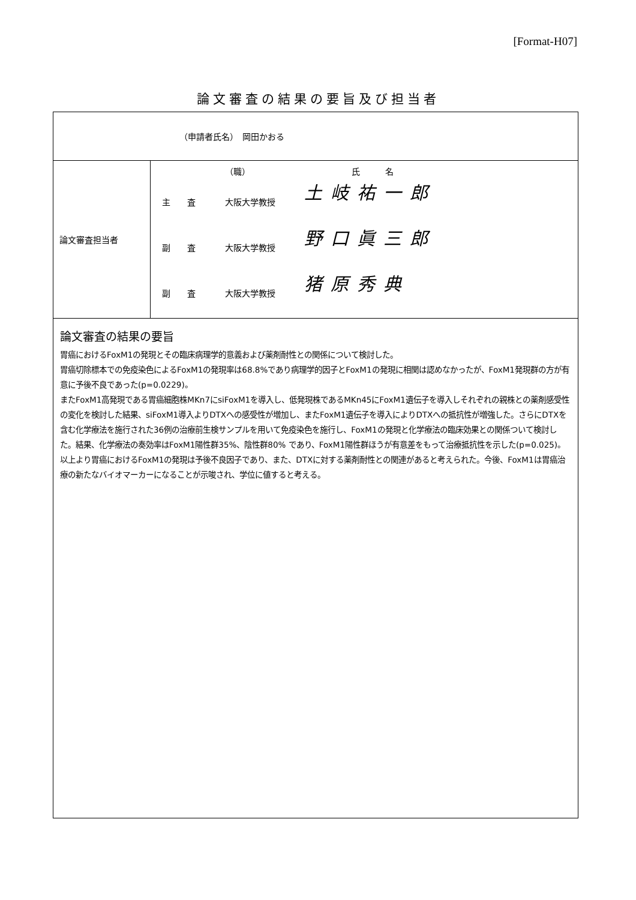[Format-H07]
論文審査の結果の要旨及び担当者
| （申請者氏名） 岡田かおる | |
| 論文審査担当者 | / / （職） / 氏 名 / / 主 査 / 大阪大学教授 / 土岐祐一郎 / / 副 査 / 大阪大学教授 / 野口眞三郎 / / 副 査 / 大阪大学教授 / 猪原秀典 / |
| 論文審査の結果の要旨 胃癌におけるFoxM1の発現とその臨床病理学的意義および薬剤耐性との関係について検討した。 胃癌切除標本での免疫染色によるFoxM1の発現率は68.8%であり病理学的因子とFoxM1の発現に相関は認めなかったが、FoxM1発現群の方が有意に予後不良であった(p=0.0229)。 またFoxM1高発現である胃癌細胞株MKn7にsiFoxM1を導入し、低発現株であるMKn45にFoxM1遺伝子を導入しそれぞれの親株との薬剤感受性の変化を検討した結果、siFoxM1導入よりDTXへの感受性が増加し、またFoxM1遺伝子を導入によりDTXへの抵抗性が増強した。さらにDTXを含む化学療法を施行された36例の治療前生検サンプルを用いて免疫染色を施行し、FoxM1の発現と化学療法の臨床効果との関係ついて検討した。結果、化学療法の奏効率はFoxM1陽性群35%、陰性群80% であり、FoxM1陽性群ほうが有意差をもって治療抵抗性を示した(p=0.025)。 以上より胃癌におけるFoxM1の発現は予後不良因子であり、また、DTXに対する薬剤耐性との関連があると考えられた。今後、FoxM1は胃癌治療の新たなバイオマーカーになることが示唆され、学位に値すると考える。 | |